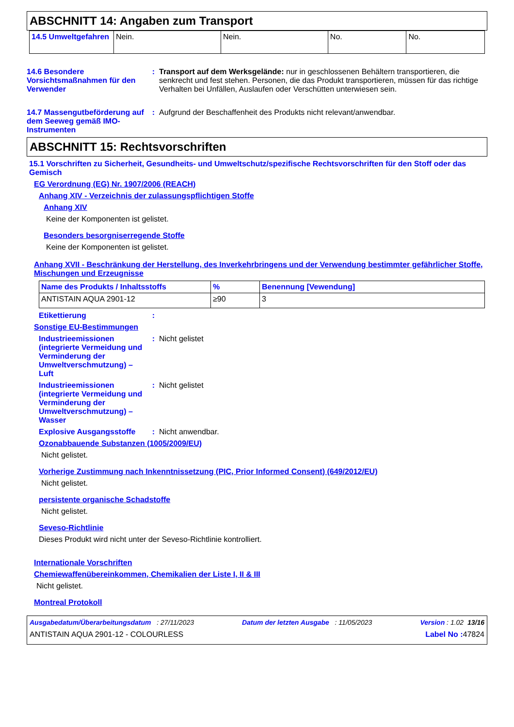ABSCHNITT 14: Angaben zum Transport
| 14.5 Umweltgefahren | Nein. | Nein. | No. | No. |
14.6 Besondere Vorsichtsmaßnahmen für den Verwender
: Transport auf dem Werksgelände: nur in geschlossenen Behältern transportieren, die senkrecht und fest stehen. Personen, die das Produkt transportieren, müssen für das richtige Verhalten bei Unfällen, Auslaufen oder Verschütten unterwiesen sein.
14.7 Massengutbeförderung auf dem Seeweg gemäß IMO-Instrumenten
: Aufgrund der Beschaffenheit des Produkts nicht relevant/anwendbar.
ABSCHNITT 15: Rechtsvorschriften
15.1 Vorschriften zu Sicherheit, Gesundheits- und Umweltschutz/spezifische Rechtsvorschriften für den Stoff oder das Gemisch
EG Verordnung (EG) Nr. 1907/2006 (REACH)
Anhang XIV - Verzeichnis der zulassungspflichtigen Stoffe
Anhang XIV
Keine der Komponenten ist gelistet.
Besonders besorgniserregende Stoffe
Keine der Komponenten ist gelistet.
Anhang XVII - Beschränkung der Herstellung, des Inverkehrbringens und der Verwendung bestimmter gefährlicher Stoffe, Mischungen und Erzeugnisse
| Name des Produkts / Inhaltsstoffs | % | Benennung [Vewendung] |
| --- | --- | --- |
| ANTISTAIN AQUA 2901-12 | ≥90 | 3 |
Etikettierung :
Sonstige EU-Bestimmungen
Industrieemissionen (integrierte Vermeidung und Verminderung der Umweltverschmutzung) – Luft
: Nicht gelistet
Industrieemissionen (integrierte Vermeidung und Verminderung der Umweltverschmutzung) – Wasser
: Nicht gelistet
Explosive Ausgangsstoffe
: Nicht anwendbar.
Ozonabbauende Substanzen (1005/2009/EU)
Nicht gelistet.
Vorherige Zustimmung nach Inkenntnissetzung (PIC, Prior Informed Consent) (649/2012/EU)
Nicht gelistet.
persistente organische Schadstoffe
Nicht gelistet.
Seveso-Richtlinie
Dieses Produkt wird nicht unter der Seveso-Richtlinie kontrolliert.
Internationale Vorschriften
Chemiewaffenübereinkommen, Chemikalien der Liste I, II & III
Nicht gelistet.
Montreal Protokoll
Ausgabedatum/Überarbeitungsdatum : 27/11/2023 Datum der letzten Ausgabe : 11/05/2023 Version : 1.02 13/16
ANTISTAIN AQUA 2901-12 - COLOURLESS Label No : 47824